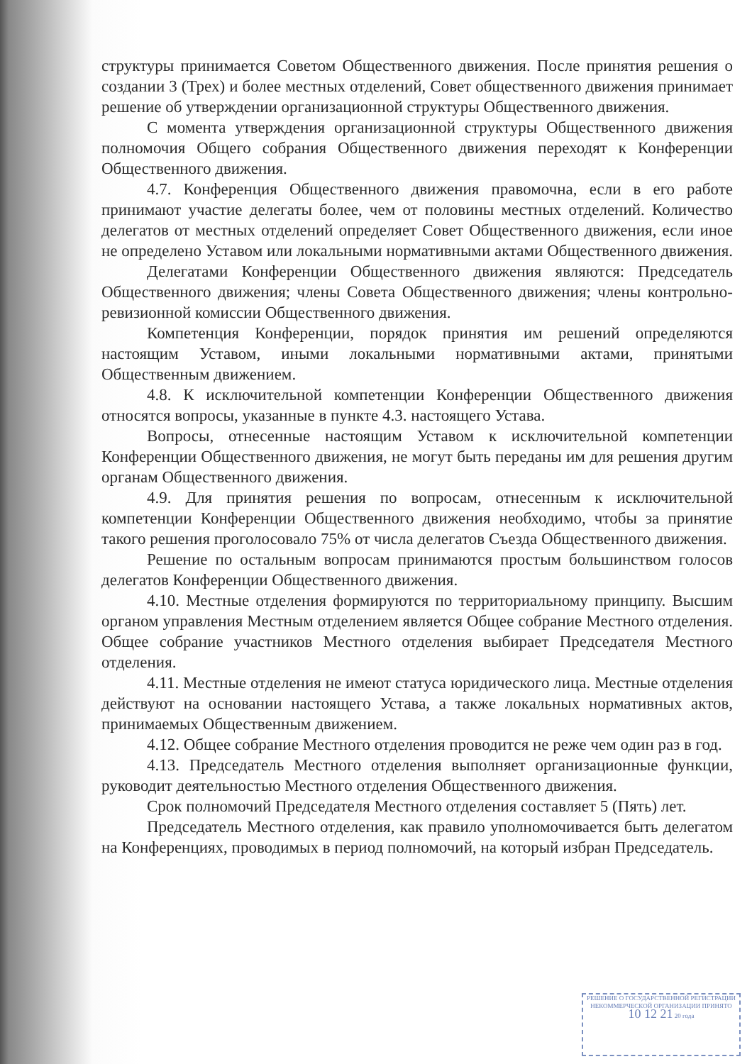структуры принимается Советом Общественного движения. После принятия решения о создании 3 (Трех) и более местных отделений, Совет общественного движения принимает решение об утверждении организационной структуры Общественного движения.
С момента утверждения организационной структуры Общественного движения полномочия Общего собрания Общественного движения переходят к Конференции Общественного движения.
4.7. Конференция Общественного движения правомочна, если в его работе принимают участие делегаты более, чем от половины местных отделений. Количество делегатов от местных отделений определяет Совет Общественного движения, если иное не определено Уставом или локальными нормативными актами Общественного движения.
Делегатами Конференции Общественного движения являются: Председатель Общественного движения; члены Совета Общественного движения; члены контрольно-ревизионной комиссии Общественного движения.
Компетенция Конференции, порядок принятия им решений определяются настоящим Уставом, иными локальными нормативными актами, принятыми Общественным движением.
4.8. К исключительной компетенции Конференции Общественного движения относятся вопросы, указанные в пункте 4.3. настоящего Устава.
Вопросы, отнесенные настоящим Уставом к исключительной компетенции Конференции Общественного движения, не могут быть переданы им для решения другим органам Общественного движения.
4.9. Для принятия решения по вопросам, отнесенным к исключительной компетенции Конференции Общественного движения необходимо, чтобы за принятие такого решения проголосовало 75% от числа делегатов Съезда Общественного движения.
Решение по остальным вопросам принимаются простым большинством голосов делегатов Конференции Общественного движения.
4.10. Местные отделения формируются по территориальному принципу. Высшим органом управления Местным отделением является Общее собрание Местного отделения. Общее собрание участников Местного отделения выбирает Председателя Местного отделения.
4.11. Местные отделения не имеют статуса юридического лица. Местные отделения действуют на основании настоящего Устава, а также локальных нормативных актов, принимаемых Общественным движением.
4.12. Общее собрание Местного отделения проводится не реже чем один раз в год.
4.13. Председатель Местного отделения выполняет организационные функции, руководит деятельностью Местного отделения Общественного движения.
Срок полномочий Председателя Местного отделения составляет 5 (Пять) лет.
Председатель Местного отделения, как правило уполномочивается быть делегатом на Конференциях, проводимых в период полномочий, на который избран Председатель.
РЕШЕНИЕ О ГОСУДАРСТВЕННОЙ РЕГИСТРАЦИИ НЕКОММЕРЧЕСКОЙ ОРГАНИЗАЦИИ ПРИНЯТО
10 12 21 20 года